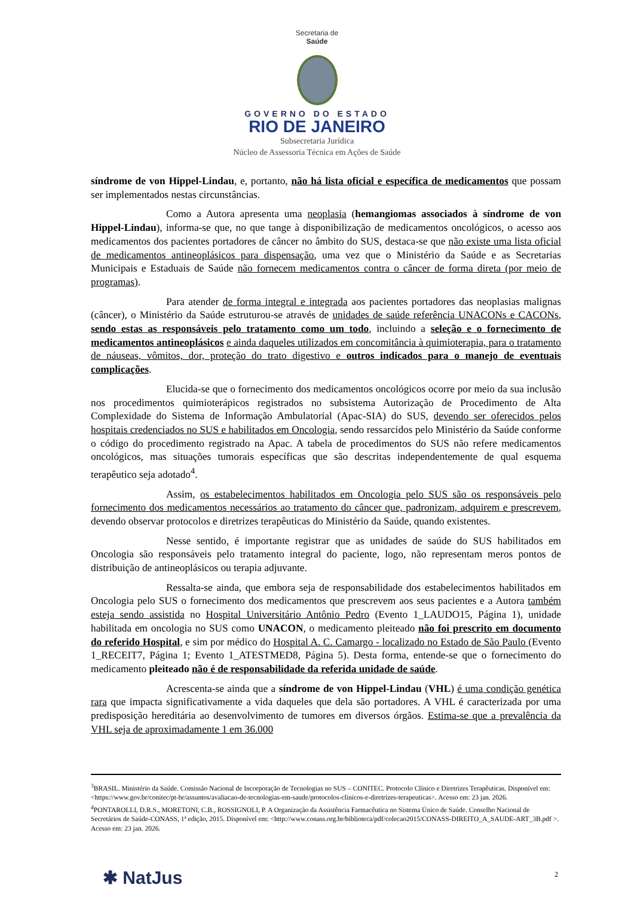Secretaria de
Saúde
GOVERNO DO ESTADO
RIO DE JANEIRO
Subsecretaria Jurídica
Núcleo de Assessoria Técnica em Ações de Saúde
síndrome de von Hippel-Lindau, e, portanto, não há lista oficial e específica de medicamentos que possam ser implementados nestas circunstâncias.
Como a Autora apresenta uma neoplasia (hemangiomas associados à síndrome de von Hippel-Lindau), informa-se que, no que tange à disponibilização de medicamentos oncológicos, o acesso aos medicamentos dos pacientes portadores de câncer no âmbito do SUS, destaca-se que não existe uma lista oficial de medicamentos antineoplásicos para dispensação, uma vez que o Ministério da Saúde e as Secretarias Municipais e Estaduais de Saúde não fornecem medicamentos contra o câncer de forma direta (por meio de programas).
Para atender de forma integral e integrada aos pacientes portadores das neoplasias malignas (câncer), o Ministério da Saúde estruturou-se através de unidades de saúde referência UNACONs e CACONs, sendo estas as responsáveis pelo tratamento como um todo, incluindo a seleção e o fornecimento de medicamentos antineoplásicos e ainda daqueles utilizados em concomitância à quimioterapia, para o tratamento de náuseas, vômitos, dor, proteção do trato digestivo e outros indicados para o manejo de eventuais complicações.
Elucida-se que o fornecimento dos medicamentos oncológicos ocorre por meio da sua inclusão nos procedimentos quimioterápicos registrados no subsistema Autorização de Procedimento de Alta Complexidade do Sistema de Informação Ambulatorial (Apac-SIA) do SUS, devendo ser oferecidos pelos hospitais credenciados no SUS e habilitados em Oncologia, sendo ressarcidos pelo Ministério da Saúde conforme o código do procedimento registrado na Apac. A tabela de procedimentos do SUS não refere medicamentos oncológicos, mas situações tumorais específicas que são descritas independentemente de qual esquema terapêutico seja adotado<sup>4</sup>.
Assim, os estabelecimentos habilitados em Oncologia pelo SUS são os responsáveis pelo fornecimento dos medicamentos necessários ao tratamento do câncer que, padronizam, adquirem e prescrevem, devendo observar protocolos e diretrizes terapêuticas do Ministério da Saúde, quando existentes.
Nesse sentido, é importante registrar que as unidades de saúde do SUS habilitados em Oncologia são responsáveis pelo tratamento integral do paciente, logo, não representam meros pontos de distribuição de antineoplásicos ou terapia adjuvante.
Ressalta-se ainda, que embora seja de responsabilidade dos estabelecimentos habilitados em Oncologia pelo SUS o fornecimento dos medicamentos que prescrevem aos seus pacientes e a Autora também esteja sendo assistida no Hospital Universitário Antônio Pedro (Evento 1_LAUDO15, Página 1), unidade habilitada em oncologia no SUS como UNACON, o medicamento pleiteado não foi prescrito em documento do referido Hospital, e sim por médico do Hospital A. C. Camargo - localizado no Estado de São Paulo (Evento 1_RECEIT7, Página 1; Evento 1_ATESTMED8, Página 5). Desta forma, entende-se que o fornecimento do medicamento pleiteado não é de responsabilidade da referida unidade de saúde.
Acrescenta-se ainda que a síndrome de von Hippel-Lindau (VHL) é uma condição genética rara que impacta significativamente a vida daqueles que dela são portadores. A VHL é caracterizada por uma predisposição hereditária ao desenvolvimento de tumores em diversos órgãos. Estima-se que a prevalência da VHL seja de aproximadamente 1 em 36.000
<sup>3</sup> BRASIL. Ministério da Saúde. Comissão Nacional de Incorporação de Tecnologias no SUS – CONITEC. Protocolo Clínico e Diretrizes Terapêuticas. Disponível em: <https://www.gov.br/conitec/pt-br/assuntos/avaliacao-de-tecnologias-em-saude/protocolos-clinicos-e-diretrizes-terapeuticas>. Acesso em: 23 jan. 2026.
<sup>4</sup> PONTAROLLI, D.R.S., MORETONI, C.B., ROSSIGNOLI, P. A Organização da Assistência Farmacêutica no Sistema Único de Saúde. Conselho Nacional de Secretários de Saúde-CONASS, 1ª edição, 2015. Disponível em: <http://www.conass.org.br/biblioteca/pdf/colecao2015/CONASS-DIREITO_A_SAUDE-ART_3B.pdf >. Acesso em: 23 jan. 2026.
✱ NatJus 2